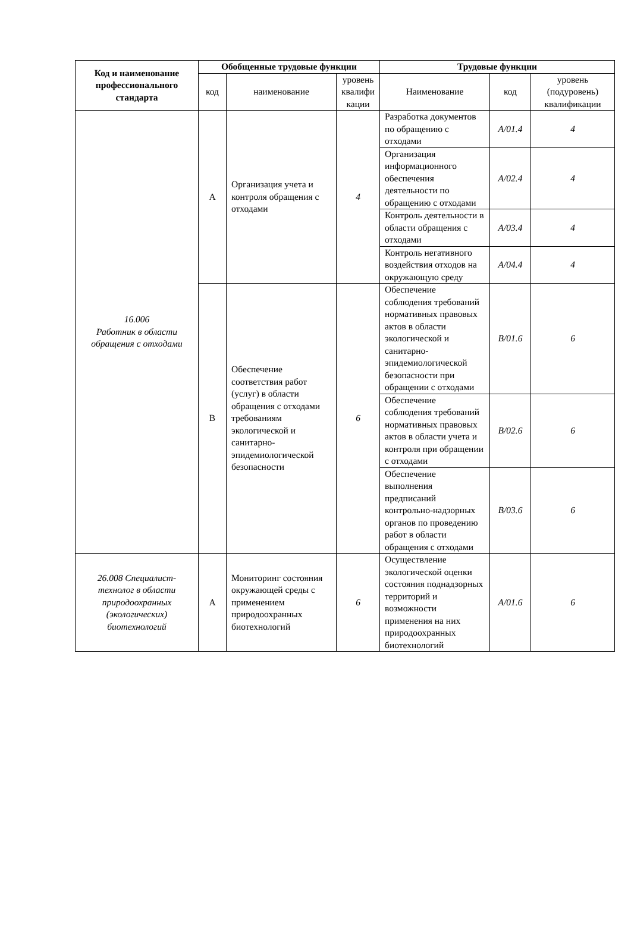| Код и наименование профессионального стандарта | Обобщенные трудовые функции | | | Трудовые функции | | |
| --- | --- | --- | --- | --- | --- | --- |
| | код | наименование | уровень квалифи кации | Наименование | код | уровень (подуровень) квалификации |
| 16.006 Работник в области обращения с отходами | А | Организация учета и контроля обращения с отходами | 4 | Разработка документов по обращению с отходами | A/01.4 | 4 |
| | | | | Организация информационного обеспечения деятельности по обращению с отходами | A/02.4 | 4 |
| | | | | Контроль деятельности в области обращения с отходами | A/03.4 | 4 |
| | | | | Контроль негативного воздействия отходов на окружающую среду | A/04.4 | 4 |
| | В | Обеспечение соответствия работ (услуг) в области обращения с отходами требованиям экологической и санитарно-эпидемиологической безопасности | 6 | Обеспечение соблюдения требований нормативных правовых актов в области экологической и санитарно-эпидемиологической безопасности при обращении с отходами | B/01.6 | 6 |
| | | | | Обеспечение соблюдения требований нормативных правовых актов в области учета и контроля при обращении с отходами | B/02.6 | 6 |
| | | | | Обеспечение выполнения предписаний контрольно-надзорных органов по проведению работ в области обращения с отходами | B/03.6 | 6 |
| 26.008 Специалист-технолог в области природоохранных (экологических) биотехнологий | А | Мониторинг состояния окружающей среды с применением природоохранных биотехнологий | 6 | Осуществление экологической оценки состояния поднадзорных территорий и возможности применения на них природоохранных биотехнологий | A/01.6 | 6 |